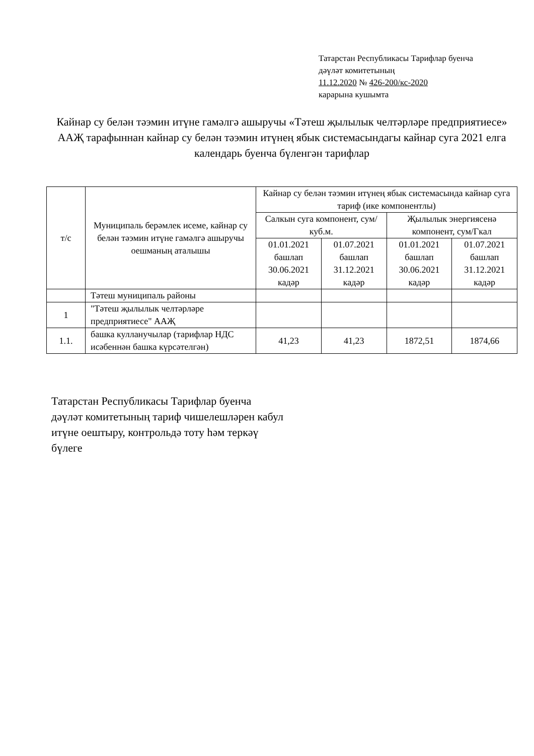Татарстан Республикасы Тарифлар буенча
дәүләт комитетының
11.12.2020 № 426-200/кс-2020
карарына кушымта
Кайнар су белән тәэмин итүне гамәлгә ашыручы «Тәтеш җылылык челтәрләре предприятиесе» ААҖ тарафыннан кайнар су белән тәэмин итүнең ябык системасындагы кайнар суга 2021 елга календарь буенча бүленгән тарифлар
| т/с | Муниципаль берәмлек исеме, кайнар су белән тәэмин итүне гамәлгә ашыручы оешманың аталышы | Кайнар су белән тәэмин итүнең ябык системасында кайнар суга тариф (ике компонентлы) | | | |
| --- | --- | --- | --- | --- | --- |
| | | Салкын суга компонент, сум/куб.м. | | Җылылык энергиясенә компонент, сум/Гкал | |
| | | 01.01.2021 башлап 30.06.2021 кадәр | 01.07.2021 башлап 31.12.2021 кадәр | 01.01.2021 башлап 30.06.2021 кадәр | 01.07.2021 башлап 31.12.2021 кадәр |
| | Тәтеш муниципаль районы | | | | |
| 1 | "Тәтеш җылылык челтәрләре предприятиесе" ААҖ | | | | |
| 1.1. | башка кулланучылар (тарифлар НДС исәбеннән башка күрсәтелгән) | 41,23 | 41,23 | 1872,51 | 1874,66 |
Татарстан Республикасы Тарифлар буенча
дәүләт комитетының тариф чишелешләрен кабул
итүне оештыру, контрольдә тоту һәм теркәү
бүлеге